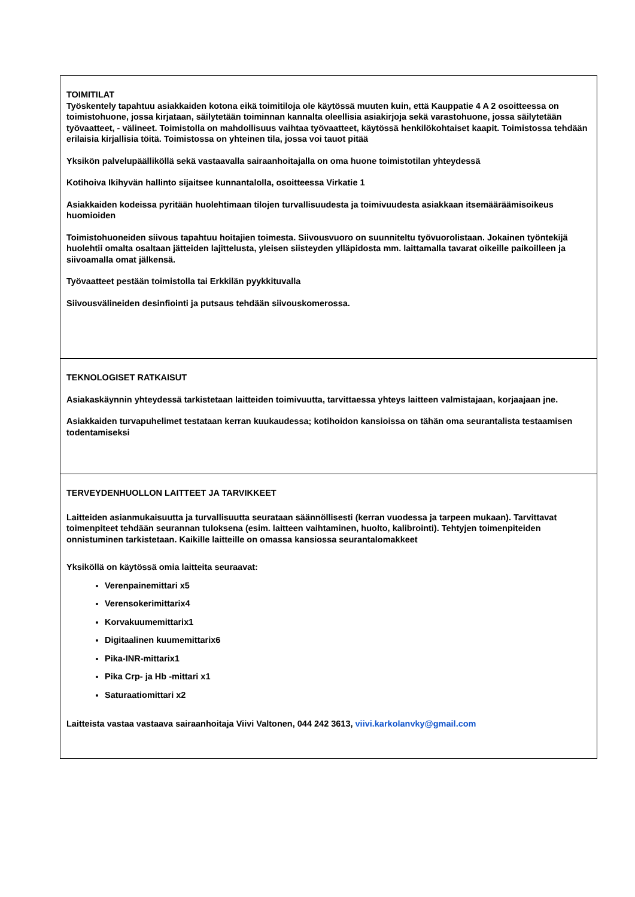| TOIMITILAT Työskentely tapahtuu asiakkaiden kotona eikä toimitiloja ole käytössä muuten kuin, että Kauppatie 4 A 2 osoitteessa on toimistohuone, jossa kirjataan, säilytetään toiminnan kannalta oleellisia asiakirjoja sekä varastohuone, jossa säilytetään työvaatteet, - välineet. Toimistolla on mahdollisuus vaihtaa työvaatteet, käytössä henkilökohtaiset kaapit. Toimistossa tehdään erilaisia kirjallisia töitä. Toimistossa on yhteinen tila, jossa voi tauot pitää Yksikön palvelupäälliköllä sekä vastaavalla sairaanhoitajalla on oma huone toimistotilan yhteydessä Kotihoiva Ikihyvän hallinto sijaitsee kunnantalolla, osoitteessa Virkatie 1 Asiakkaiden kodeissa pyritään huolehtimaan tilojen turvallisuudesta ja toimivuudesta asiakkaan itsemääräämisoikeus huomioiden Toimistohuoneiden siivous tapahtuu hoitajien toimesta. Siivousvuoro on suunniteltu työvuorolistaan. Jokainen työntekijä huolehtii omalta osaltaan jätteiden lajittelusta, yleisen siisteyden ylläpidosta mm. laittamalla tavarat oikeille paikoilleen ja siivoamalla omat jälkensä. Työvaatteet pestään toimistolla tai Erkkilän pyykkituvalla Siivousvälineiden desinfiointi ja putsaus tehdään siivouskomerossa. |
| TEKNOLOGISET RATKAISUT Asiakaskäynnin yhteydessä tarkistetaan laitteiden toimivuutta, tarvittaessa yhteys laitteen valmistajaan, korjaajaan jne. Asiakkaiden turvapuhelimet testataan kerran kuukaudessa; kotihoidon kansioissa on tähän oma seurantalista testaamisen todentamiseksi |
| TERVEYDENHUOLLON LAITTEET JA TARVIKKEET Laitteiden asianmukaisuutta ja turvallisuutta seurataan säännöllisesti (kerran vuodessa ja tarpeen mukaan). Tarvittavat toimenpiteet tehdään seurannan tuloksena (esim. laitteen vaihtaminen, huolto, kalibrointi). Tehtyjen toimenpiteiden onnistuminen tarkistetaan. Kaikille laitteille on omassa kansiossa seurantalomakkeet Yksiköllä on käytössä omia laitteita seuraavat: Verenpainemittari x5 Verensokerimittarix4 Korvakuumemittarix1 Digitaalinen kuumemittarix6 Pika-INR-mittarix1 Pika Crp- ja Hb -mittari x1 Saturaatiomittari x2 Laitteista vastaa vastaava sairaanhoitaja Viivi Valtonen, 044 242 3613, viivi.karkolanvky@gmail.com |